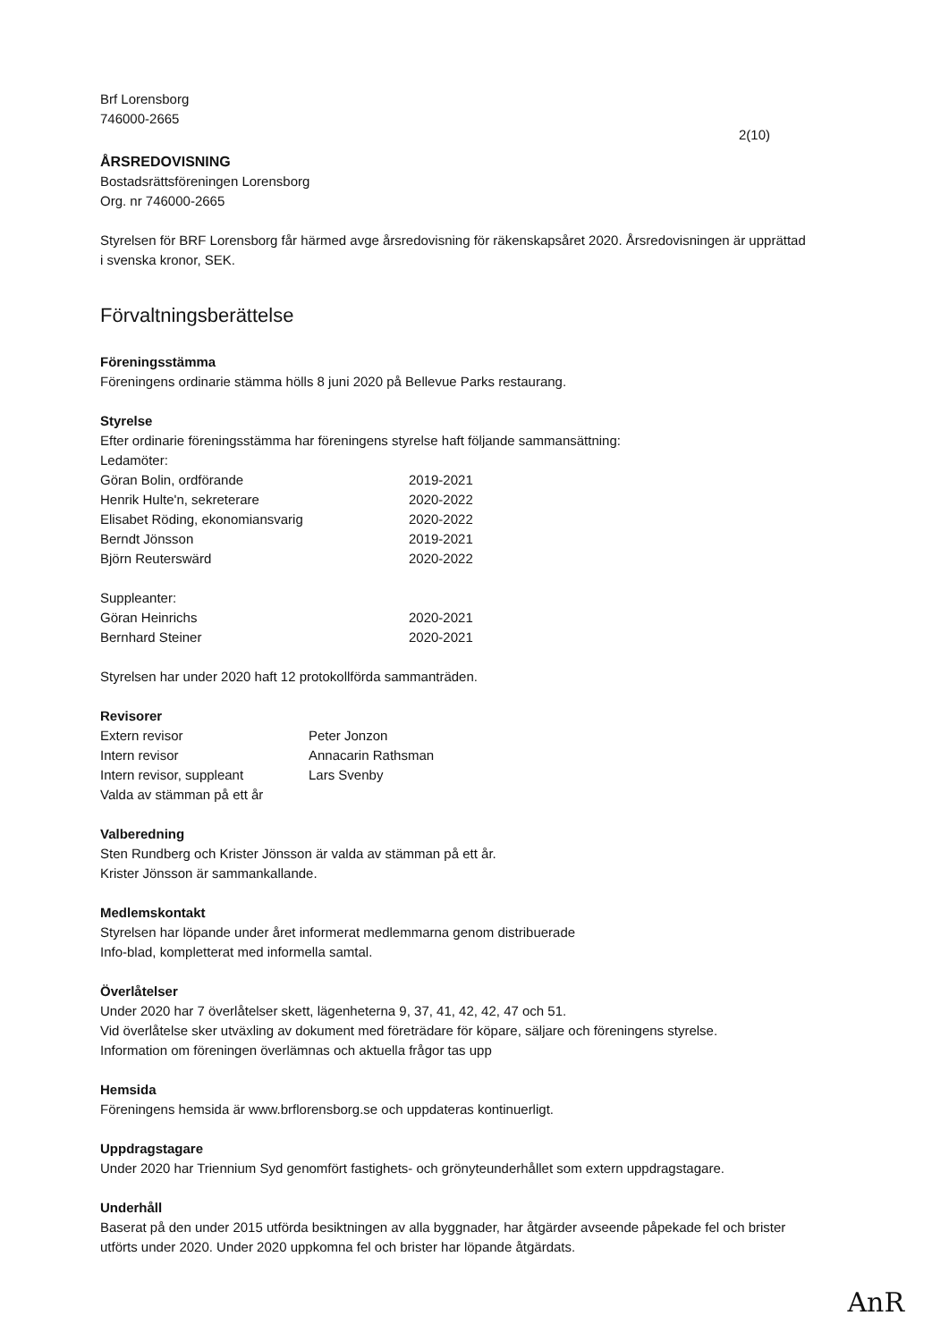Brf Lorensborg
746000-2665
2(10)
ÅRSREDOVISNING
Bostadsrättsföreningen Lorensborg
Org. nr 746000-2665
Styrelsen för BRF Lorensborg får härmed avge årsredovisning för räkenskapsåret 2020. Årsredovisningen är upprättad i svenska kronor, SEK.
Förvaltningsberättelse
Föreningsstämma
Föreningens ordinarie stämma hölls 8 juni 2020 på Bellevue Parks restaurang.
Styrelse
Efter ordinarie föreningsstämma har föreningens styrelse haft följande sammansättning:
| Ledamöter: | |
| Göran Bolin, ordförande | 2019-2021 |
| Henrik Hulte'n, sekreterare | 2020-2022 |
| Elisabet Röding, ekonomiansvarig | 2020-2022 |
| Berndt Jönsson | 2019-2021 |
| Björn Reuterswärd | 2020-2022 |
| Suppleanter: | |
| Göran Heinrichs | 2020-2021 |
| Bernhard Steiner | 2020-2021 |
Styrelsen har under 2020 haft 12 protokollförda sammanträden.
Revisorer
| Extern revisor | Peter Jonzon |
| Intern revisor | Annacarin Rathsman |
| Intern revisor, suppleant | Lars Svenby |
| Valda av stämman på ett år | |
Valberedning
Sten Rundberg och Krister Jönsson är valda av stämman på ett år.
Krister Jönsson är sammankallande.
Medlemskontakt
Styrelsen har löpande under året informerat medlemmarna genom distribuerade
Info-blad, kompletterat med informella samtal.
Överlåtelser
Under 2020 har 7 överlåtelser skett, lägenheterna 9, 37, 41, 42, 42, 47 och 51.
Vid överlåtelse sker utväxling av dokument med företrädare för köpare, säljare och föreningens styrelse.
Information om föreningen överlämnas och aktuella frågor tas upp
Hemsida
Föreningens hemsida är www.brflorensborg.se och uppdateras kontinuerligt.
Uppdragstagare
Under 2020 har Triennium Syd genomfört fastighets- och grönyteunderhållet som extern uppdragstagare.
Underhåll
Baserat på den under 2015 utförda besiktningen av alla byggnader, har åtgärder avseende påpekade fel och brister utförts under 2020. Under 2020 uppkomna fel och brister har löpande åtgärdats.
AnR